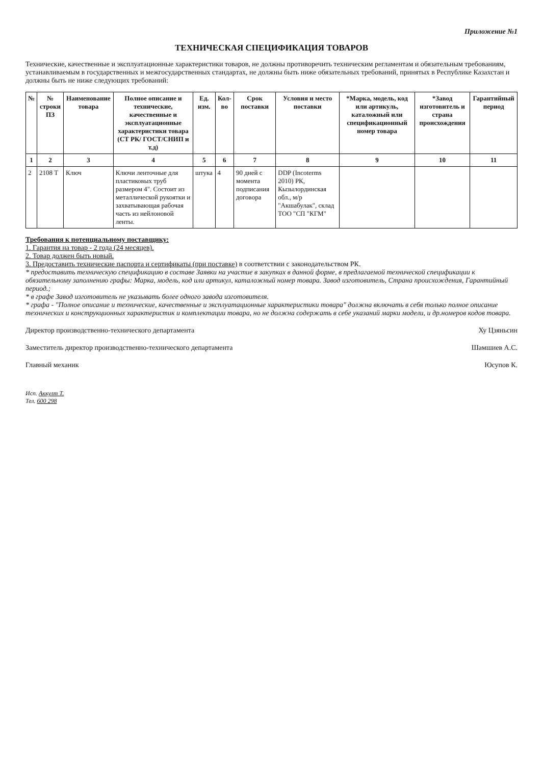Приложение №1
ТЕХНИЧЕСКАЯ СПЕЦИФИКАЦИЯ ТОВАРОВ
Технические, качественные и эксплуатационные характеристики товаров, не должны противоречить техническим регламентам и обязательным требованиям, устанавливаемым в государственных и межгосударственных стандартах, не должны быть ниже обязательных требований, принятых в Республике Казахстан и должны быть не ниже следующих требований:
| № | № строки ПЗ | Наименование товара | Полное описание и технические, качественные и эксплуатационные характеристики товара (СТ РК/ ГОСТ/СНИП и т.д) | Ед. изм. | Кол-во | Срок поставки | Условия и место поставки | *Марка, модель, код или артикуль, каталожный или спецификационный номер товара | *Завод изготовитель и страна происхождения | Гарантийный период |
| --- | --- | --- | --- | --- | --- | --- | --- | --- | --- | --- |
| 1 | 2 | 3 | 4 | 5 | 6 | 7 | 8 | 9 | 10 | 11 |
| 2 | 2108 Т | Ключ | Ключи ленточные для пластиковых труб размером 4". Состоит из металлической рукоятки и захватывающая рабочая часть из нейлоновой ленты. | штука | 4 | 90 дней с момента подписания договора | DDP (Incoterms 2010) РК, Кызылординская обл., м/р "Акшабулак", склад ТОО "СП "КГМ" | | | |
Требования к потенциальному поставщику:
1. Гарантия на товар - 2 года (24 месяцев).
2. Товар должен быть новый.
3. Предоставить технические паспорта и сертификаты (при поставке) в соответствии с законодательством РК.
* предоставить техническую спецификацию в составе Заявки на участие в закупках в данной форме, в предлагаемой технической спецификации к обязательному заполнению графы: Марка, модель, код или артикул, каталожный номер товара. Завод изготовитель, Страна происхождения, Гарантийный период.;
* в графе Завод изготовитель не указывать более одного завода изготовителя.
* графа - "Полное описание и технические, качественные и эксплуатационные характеристики товара" должна включать в себя только полное описание технических и конструкционных характеристик и комплектации товара, но не должна содержать в себе указаний марки модели, и др.номеров кодов товара.
Директор производственно-технического департамента Ху Цзяньсин
Заместитель директор производственно-технического департамента Шамшиев А.С.
Главный механик Юсупов К.
Исп. Аккулт Т.
Тел. 600 298